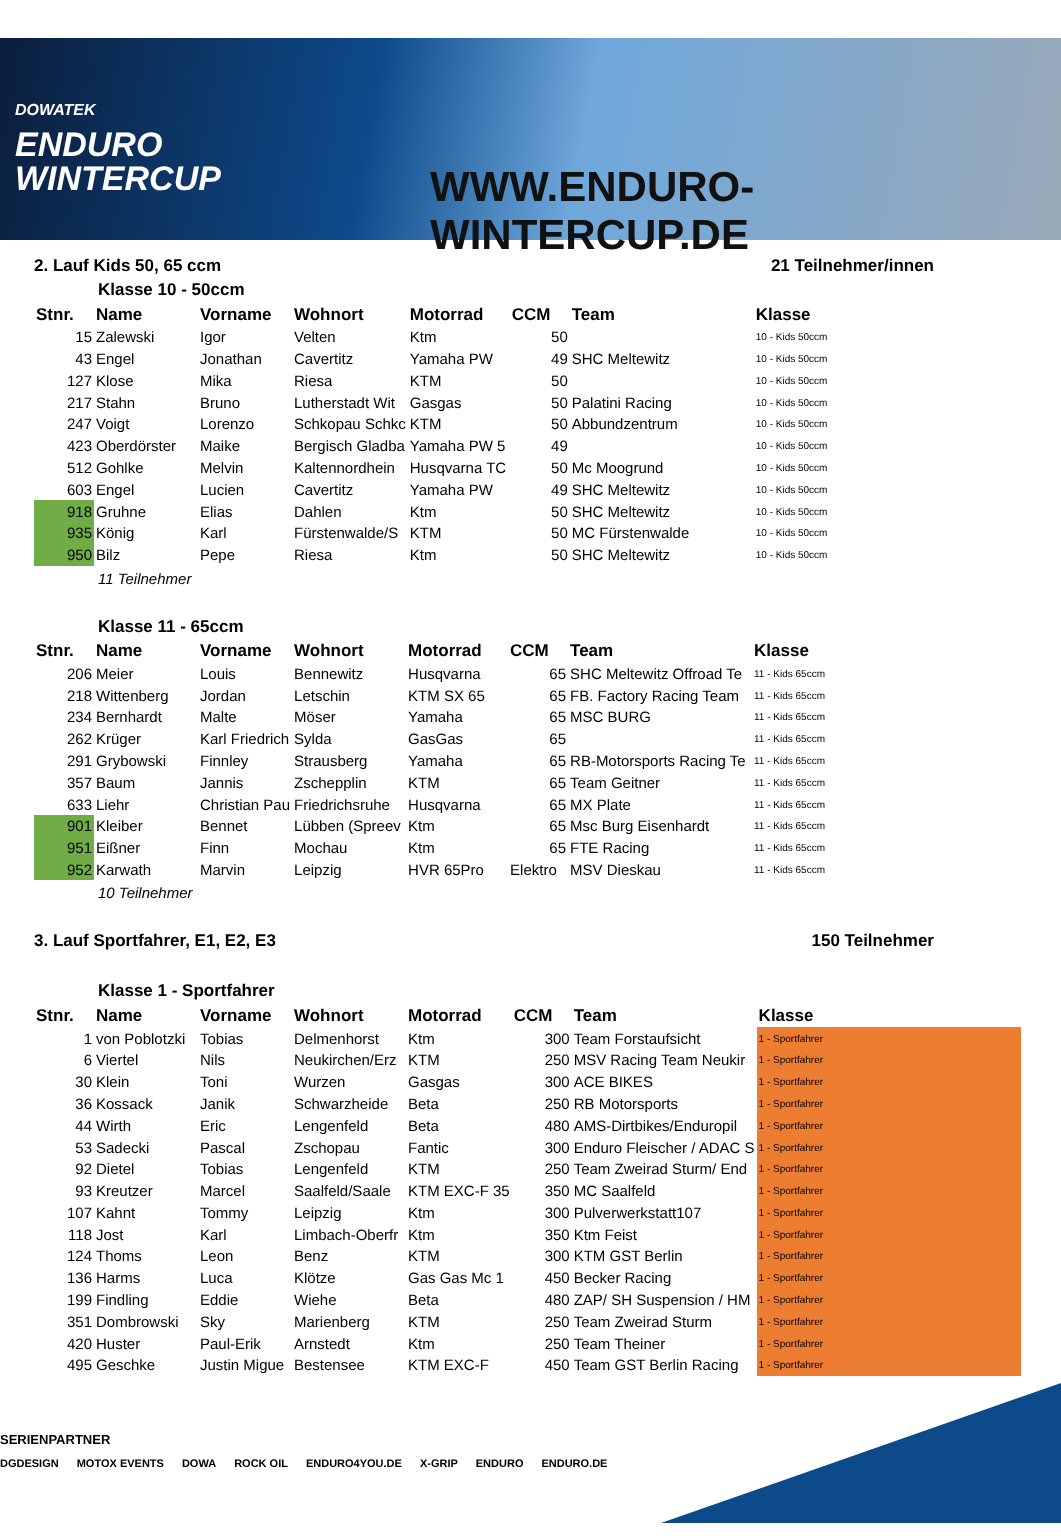DOWATEK
ENDURO
WINTERCUP
WWW.ENDURO-WINTERCUP.DE
2. Lauf Kids 50, 65 ccm 21 Teilnehmer/innen
Klasse 10 - 50ccm
| Stnr. | Name | Vorname | Wohnort | Motorrad | CCM | Team | Klasse |
| --- | --- | --- | --- | --- | --- | --- | --- |
| 15 | Zalewski | Igor | Velten | Ktm | 50 | | 10 - Kids 50ccm |
| 43 | Engel | Jonathan | Cavertitz | Yamaha PW | 49 | SHC Meltewitz | 10 - Kids 50ccm |
| 127 | Klose | Mika | Riesa | KTM | 50 | | 10 - Kids 50ccm |
| 217 | Stahn | Bruno | Lutherstadt Wit | Gasgas | 50 | Palatini Racing | 10 - Kids 50ccm |
| 247 | Voigt | Lorenzo | Schkopau Schkc | KTM | 50 | Abbundzentrum | 10 - Kids 50ccm |
| 423 | Oberdörster | Maike | Bergisch Gladba | Yamaha PW 5 | 49 | | 10 - Kids 50ccm |
| 512 | Gohlke | Melvin | Kaltennordhein | Husqvarna TC | 50 | Mc Moogrund | 10 - Kids 50ccm |
| 603 | Engel | Lucien | Cavertitz | Yamaha PW | 49 | SHC Meltewitz | 10 - Kids 50ccm |
| 918 | Gruhne | Elias | Dahlen | Ktm | 50 | SHC Meltewitz | 10 - Kids 50ccm |
| 935 | König | Karl | Fürstenwalde/S | KTM | 50 | MC Fürstenwalde | 10 - Kids 50ccm |
| 950 | Bilz | Pepe | Riesa | Ktm | 50 | SHC Meltewitz | 10 - Kids 50ccm |
11 Teilnehmer
Klasse 11 - 65ccm
| Stnr. | Name | Vorname | Wohnort | Motorrad | CCM | Team | Klasse |
| --- | --- | --- | --- | --- | --- | --- | --- |
| 206 | Meier | Louis | Bennewitz | Husqvarna | 65 | SHC Meltewitz Offroad Te | 11 - Kids 65ccm |
| 218 | Wittenberg | Jordan | Letschin | KTM SX 65 | 65 | FB. Factory Racing Team | 11 - Kids 65ccm |
| 234 | Bernhardt | Malte | Möser | Yamaha | 65 | MSC BURG | 11 - Kids 65ccm |
| 262 | Krüger | Karl Friedrich | Sylda | GasGas | 65 | | 11 - Kids 65ccm |
| 291 | Grybowski | Finnley | Strausberg | Yamaha | 65 | RB-Motorsports Racing Te | 11 - Kids 65ccm |
| 357 | Baum | Jannis | Zschepplin | KTM | 65 | Team Geitner | 11 - Kids 65ccm |
| 633 | Liehr | Christian Pau | Friedrichsruhe | Husqvarna | 65 | MX Plate | 11 - Kids 65ccm |
| 901 | Kleiber | Bennet | Lübben (Spreev | Ktm | 65 | Msc Burg Eisenhardt | 11 - Kids 65ccm |
| 951 | Eißner | Finn | Mochau | Ktm | 65 | FTE Racing | 11 - Kids 65ccm |
| 952 | Karwath | Marvin | Leipzig | HVR 65Pro | Elektro | MSV Dieskau | 11 - Kids 65ccm |
10 Teilnehmer
3. Lauf Sportfahrer, E1, E2, E3 150 Teilnehmer
Klasse 1 - Sportfahrer
| Stnr. | Name | Vorname | Wohnort | Motorrad | CCM | Team | Klasse |
| --- | --- | --- | --- | --- | --- | --- | --- |
| 1 | von Poblotzki | Tobias | Delmenhorst | Ktm | 300 | Team Forstaufsicht | 1 - Sportfahrer |
| 6 | Viertel | Nils | Neukirchen/Erz | KTM | 250 | MSV Racing Team Neukir | 1 - Sportfahrer |
| 30 | Klein | Toni | Wurzen | Gasgas | 300 | ACE BIKES | 1 - Sportfahrer |
| 36 | Kossack | Janik | Schwarzheide | Beta | 250 | RB Motorsports | 1 - Sportfahrer |
| 44 | Wirth | Eric | Lengenfeld | Beta | 480 | AMS-Dirtbikes/Enduropil | 1 - Sportfahrer |
| 53 | Sadecki | Pascal | Zschopau | Fantic | 300 | Enduro Fleischer / ADAC S | 1 - Sportfahrer |
| 92 | Dietel | Tobias | Lengenfeld | KTM | 250 | Team Zweirad Sturm/ End | 1 - Sportfahrer |
| 93 | Kreutzer | Marcel | Saalfeld/Saale | KTM EXC-F 35 | 350 | MC Saalfeld | 1 - Sportfahrer |
| 107 | Kahnt | Tommy | Leipzig | Ktm | 300 | Pulverwerkstatt107 | 1 - Sportfahrer |
| 118 | Jost | Karl | Limbach-Oberfr | Ktm | 350 | Ktm Feist | 1 - Sportfahrer |
| 124 | Thoms | Leon | Benz | KTM | 300 | KTM GST Berlin | 1 - Sportfahrer |
| 136 | Harms | Luca | Klötze | Gas Gas Mc 1 | 450 | Becker Racing | 1 - Sportfahrer |
| 199 | Findling | Eddie | Wiehe | Beta | 480 | ZAP/ SH Suspension / HM | 1 - Sportfahrer |
| 351 | Dombrowski | Sky | Marienberg | KTM | 250 | Team Zweirad Sturm | 1 - Sportfahrer |
| 420 | Huster | Paul-Erik | Arnstedt | Ktm | 250 | Team Theiner | 1 - Sportfahrer |
| 495 | Geschke | Justin Migue | Bestensee | KTM EXC-F | 450 | Team GST Berlin Racing | 1 - Sportfahrer |
SERIENPARTNER
DGDESIGN MOTOX EVENTS DOWA ROCK OIL ENDURO4YOU.DE X-GRIP ENDURO ENDURO.DE